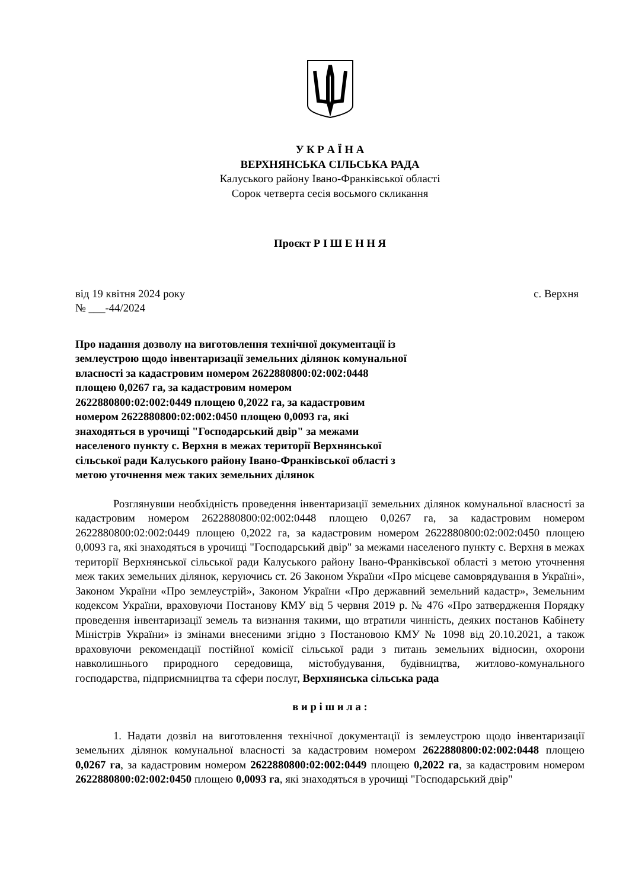У К Р А Ї Н А
ВЕРХНЯНСЬКА СІЛЬСЬКА РАДА
Калуського району Івано-Франківської області
Сорок четверта сесія восьмого скликання
Проєкт Р І Ш Е Н Н Я
від 19 квітня 2024 року с. Верхня
№ ___-44/2024
Про надання дозволу на виготовлення технічної документації із землеустрою щодо інвентаризації земельних ділянок комунальної власності за кадастровим номером 2622880800:02:002:0448 площею 0,0267 га, за кадастровим номером 2622880800:02:002:0449 площею 0,2022 га, за кадастровим номером 2622880800:02:002:0450 площею 0,0093 га, які знаходяться в урочищі "Господарський двір" за межами населеного пункту с. Верхня в межах території Верхнянської сільської ради Калуського району Івано-Франківської області з метою уточнення меж таких земельних ділянок
Розглянувши необхідність проведення інвентаризації земельних ділянок комунальної власності за кадастровим номером 2622880800:02:002:0448 площею 0,0267 га, за кадастровим номером 2622880800:02:002:0449 площею 0,2022 га, за кадастровим номером 2622880800:02:002:0450 площею 0,0093 га, які знаходяться в урочищі "Господарський двір" за межами населеного пункту с. Верхня в межах території Верхнянської сільської ради Калуського району Івано-Франківської області з метою уточнення меж таких земельних ділянок, керуючись ст. 26 Законом України «Про місцеве самоврядування в Україні», Законом України «Про землеустрій», Законом України «Про державний земельний кадастр», Земельним кодексом України, враховуючи Постанову КМУ від 5 червня 2019 р. № 476 «Про затвердження Порядку проведення інвентаризації земель та визнання такими, що втратили чинність, деяких постанов Кабінету Міністрів України» із змінами внесеними згідно з Постановою КМУ № 1098 від 20.10.2021, а також враховуючи рекомендації постійної комісії сільської ради з питань земельних відносин, охорони навколишнього природного середовища, містобудування, будівництва, житлово-комунального господарства, підприємництва та сфери послуг, Верхнянська сільська рада
в и р і ш и л а :
1. Надати дозвіл на виготовлення технічної документації із землеустрою щодо інвентаризації земельних ділянок комунальної власності за кадастровим номером 2622880800:02:002:0448 площею 0,0267 га, за кадастровим номером 2622880800:02:002:0449 площею 0,2022 га, за кадастровим номером 2622880800:02:002:0450 площею 0,0093 га, які знаходяться в урочищі "Господарський двір"